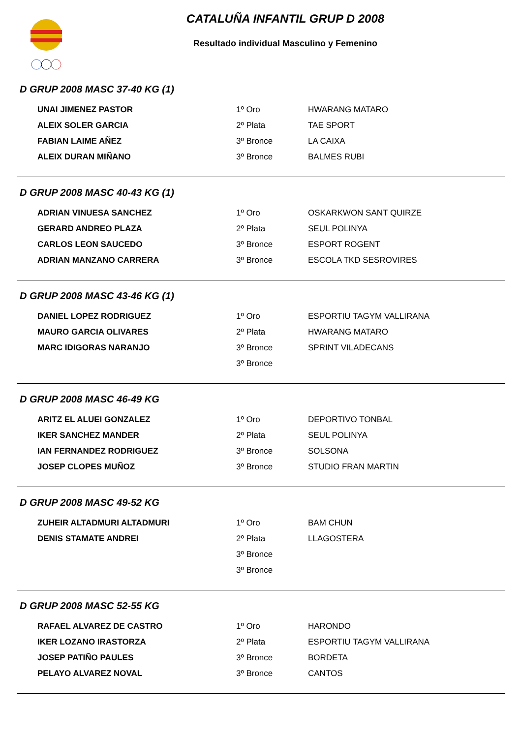CATALUÑA INFANTIL GRUP D 2008
Resultado individual Masculino y Femenino
D GRUP 2008 MASC 37-40 KG (1)
| UNAI JIMENEZ PASTOR | 1º Oro | HWARANG MATARO |
| ALEIX SOLER GARCIA | 2º Plata | TAE SPORT |
| FABIAN LAIME AÑEZ | 3º Bronce | LA CAIXA |
| ALEIX DURAN MIÑANO | 3º Bronce | BALMES RUBI |
D GRUP 2008 MASC 40-43 KG (1)
| ADRIAN VINUESA SANCHEZ | 1º Oro | OSKARKWON SANT QUIRZE |
| GERARD ANDREO PLAZA | 2º Plata | SEUL POLINYA |
| CARLOS LEON SAUCEDO | 3º Bronce | ESPORT ROGENT |
| ADRIAN MANZANO CARRERA | 3º Bronce | ESCOLA TKD SESROVIRES |
D GRUP 2008 MASC 43-46 KG (1)
| DANIEL LOPEZ RODRIGUEZ | 1º Oro | ESPORTIU TAGYM VALLIRANA |
| MAURO GARCIA OLIVARES | 2º Plata | HWARANG MATARO |
| MARC IDIGORAS NARANJO | 3º Bronce | SPRINT VILADECANS |
| | 3º Bronce | |
D GRUP 2008 MASC 46-49 KG
| ARITZ EL ALUEI GONZALEZ | 1º Oro | DEPORTIVO TONBAL |
| IKER SANCHEZ MANDER | 2º Plata | SEUL POLINYA |
| IAN FERNANDEZ RODRIGUEZ | 3º Bronce | SOLSONA |
| JOSEP CLOPES MUÑOZ | 3º Bronce | STUDIO FRAN MARTIN |
D GRUP 2008 MASC 49-52 KG
| ZUHEIR ALTADMURI ALTADMURI | 1º Oro | BAM CHUN |
| DENIS STAMATE ANDREI | 2º Plata | LLAGOSTERA |
| | 3º Bronce | |
| | 3º Bronce | |
D GRUP 2008 MASC 52-55 KG
| RAFAEL ALVAREZ DE CASTRO | 1º Oro | HARONDO |
| IKER LOZANO IRASTORZA | 2º Plata | ESPORTIU TAGYM VALLIRANA |
| JOSEP PATIÑO PAULES | 3º Bronce | BORDETA |
| PELAYO ALVAREZ NOVAL | 3º Bronce | CANTOS |